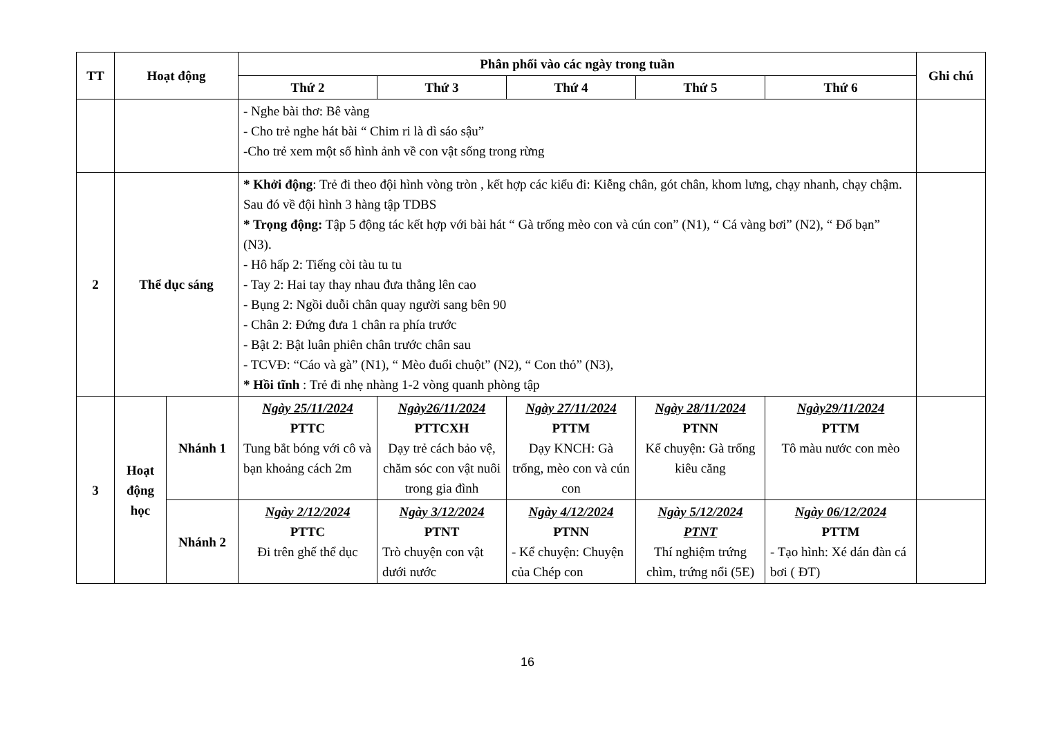| TT | Hoạt động | | Phân phối vào các ngày trong tuần | | | | | Ghi chú |
| --- | --- | --- | --- | --- | --- | --- | --- | --- |
| | | | Thứ 2 | Thứ 3 | Thứ 4 | Thứ 5 | Thứ 6 | |
| | | | - Nghe bài thơ: Bê vàng - Cho trẻ nghe hát bài “ Chim ri là dì sáo sậu” -Cho trẻ xem một số hình ảnh về con vật sống trong rừng | | | | | |
| 2 | Thể dục sáng | | * Khởi động : Trẻ đi theo đội hình vòng tròn , kết hợp các kiểu đi: Kiễng chân, gót chân, khom lưng, chạy nhanh, chạy chậm. Sau đó về đội hình 3 hàng tập TDBS * Trọng động: Tập 5 động tác kết hợp với bài hát “ Gà trống mèo con và cún con” (N1), “ Cá vàng bơi” (N2), “ Đố bạn” (N3). - Hô hấp 2: Tiếng còi tàu tu tu - Tay 2: Hai tay thay nhau đưa thẳng lên cao - Bụng 2: Ngồi duỗi chân quay người sang bên 90 - Chân 2: Đứng đưa 1 chân ra phía trước - Bật 2: Bật luân phiên chân trước chân sau - TCVĐ: “Cáo và gà” (N1), “ Mèo đuổi chuột” (N2), “ Con thỏ” (N3), * Hồi tĩnh : Trẻ đi nhẹ nhàng 1-2 vòng quanh phòng tập | | | | | |
| 3 | Hoạt động học | Nhánh 1 | Ngày 25/11/2024 PTTC Tung bắt bóng với cô và bạn khoảng cách 2m | Ngày26/11/2024 PTTCXH Dạy trẻ cách bảo vệ, chăm sóc con vật nuôi trong gia đình | Ngày 27/11/2024 PTTM Dạy KNCH: Gà trống, mèo con và cún con | Ngày 28/11/2024 PTNN Kể chuyện: Gà trống kiêu căng | Ngày29/11/2024 PTTM Tô màu nước con mèo | |
| | | Nhánh 2 | Ngày 2/12/2024 PTTC Đi trên ghế thể dục | Ngày 3/12/2024 PTNT Trò chuyện con vật dưới nước | Ngày 4/12/2024 PTNN - Kể chuyện: Chuyện của Chép con | Ngày 5/12/2024 PTNT Thí nghiệm trứng chìm, trứng nổi (5E) | Ngày 06/12/2024 PTTM - Tạo hình: Xé dán đàn cá bơi ( ĐT) | |
16